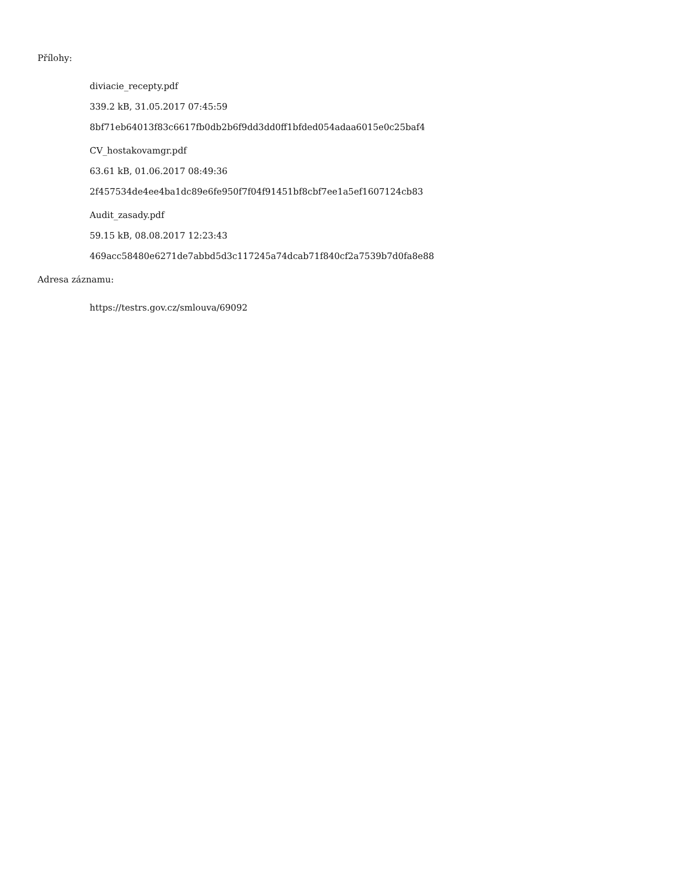Přílohy:
diviacie_recepty.pdf
339.2 kB, 31.05.2017 07:45:59
8bf71eb64013f83c6617fb0db2b6f9dd3dd0ff1bfded054adaa6015e0c25baf4
CV_hostakovamgr.pdf
63.61 kB, 01.06.2017 08:49:36
2f457534de4ee4ba1dc89e6fe950f7f04f91451bf8cbf7ee1a5ef1607124cb83
Audit_zasady.pdf
59.15 kB, 08.08.2017 12:23:43
469acc58480e6271de7abbd5d3c117245a74dcab71f840cf2a7539b7d0fa8e88
Adresa záznamu:
https://testrs.gov.cz/smlouva/69092